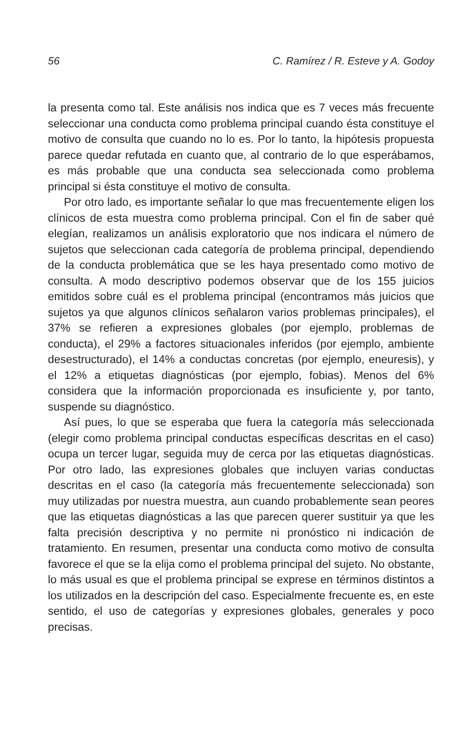56 C. Ramírez / R. Esteve y A. Godoy
la presenta como tal. Este análisis nos indica que es 7 veces más frecuente seleccionar una conducta como problema principal cuando ésta constituye el motivo de consulta que cuando no lo es. Por lo tanto, la hipótesis propuesta parece quedar refutada en cuanto que, al contrario de lo que esperábamos, es más probable que una conducta sea seleccionada como problema principal si ésta constituye el motivo de consulta.
Por otro lado, es importante señalar lo que mas frecuentemente eligen los clínicos de esta muestra como problema principal. Con el fin de saber qué elegían, realizamos un análisis exploratorio que nos indicara el número de sujetos que seleccionan cada categoría de problema principal, dependiendo de la conducta problemática que se les haya presentado como motivo de consulta. A modo descriptivo podemos observar que de los 155 juicios emitidos sobre cuál es el problema principal (encontramos más juicios que sujetos ya que algunos clínicos señalaron varios problemas principales), el 37% se refieren a expresiones globales (por ejemplo, problemas de conducta), el 29% a factores situacionales inferidos (por ejemplo, ambiente desestructurado), el 14% a conductas concretas (por ejemplo, eneuresis), y el 12% a etiquetas diagnósticas (por ejemplo, fobias). Menos del 6% considera que la información proporcionada es insuficiente y, por tanto, suspende su diagnóstico.
Así pues, lo que se esperaba que fuera la categoría más seleccionada (elegir como problema principal conductas específicas descritas en el caso) ocupa un tercer lugar, seguida muy de cerca por las etiquetas diagnósticas. Por otro lado, las expresiones globales que incluyen varias conductas descritas en el caso (la categoría más frecuentemente seleccionada) son muy utilizadas por nuestra muestra, aun cuando probablemente sean peores que las etiquetas diagnósticas a las que parecen querer sustituir ya que les falta precisión descriptiva y no permite ni pronóstico ni indicación de tratamiento. En resumen, presentar una conducta como motivo de consulta favorece el que se la elija como el problema principal del sujeto. No obstante, lo más usual es que el problema principal se exprese en términos distintos a los utilizados en la descripción del caso. Especialmente frecuente es, en este sentido, el uso de categorías y expresiones globales, generales y poco precisas.